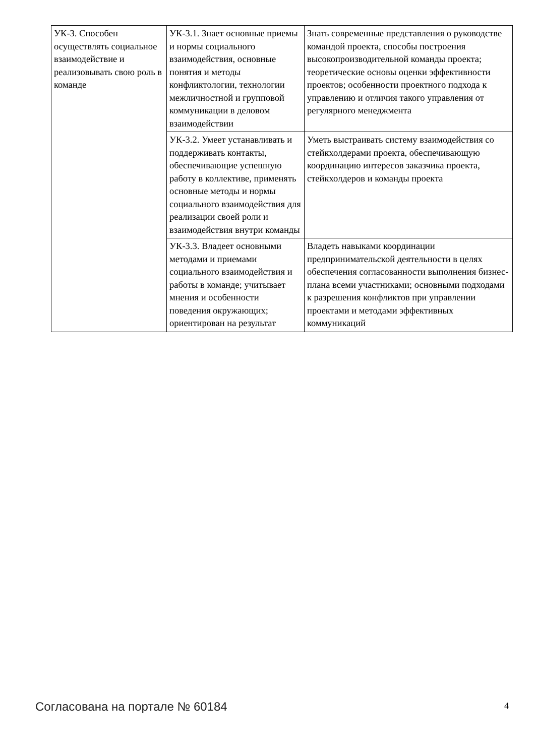| УК-3. Способен осуществлять социальное взаимодействие и реализовывать свою роль в команде | УК-3.1. Знает основные приемы и нормы социального взаимодействия, основные понятия и методы конфликтологии, технологии межличностной и групповой коммуникации в деловом взаимодействии | Знать современные представления о руководстве командой проекта, способы построения высокопроизводительной команды проекта; теоретические основы оценки эффективности проектов; особенности проектного подхода к управлению и отличия такого управления от регулярного менеджмента |
| | УК-3.2. Умеет устанавливать и поддерживать контакты, обеспечивающие успешную работу в коллективе, применять основные методы и нормы социального взаимодействия для реализации своей роли и взаимодействия внутри команды | Уметь выстраивать систему взаимодействия со стейкхолдерами проекта, обеспечивающую координацию интересов заказчика проекта, стейкхолдеров и команды проекта |
| | УК-3.3. Владеет основными методами и приемами социального взаимодействия и работы в команде; учитывает мнения и особенности поведения окружающих; ориентирован на результат | Владеть навыками координации предпринимательской деятельности в целях обеспечения согласованности выполнения бизнес-плана всеми участниками; основными подходами к разрешения конфликтов при управлении проектами и методами эффективных коммуникаций |
Согласована на портале № 60184 4